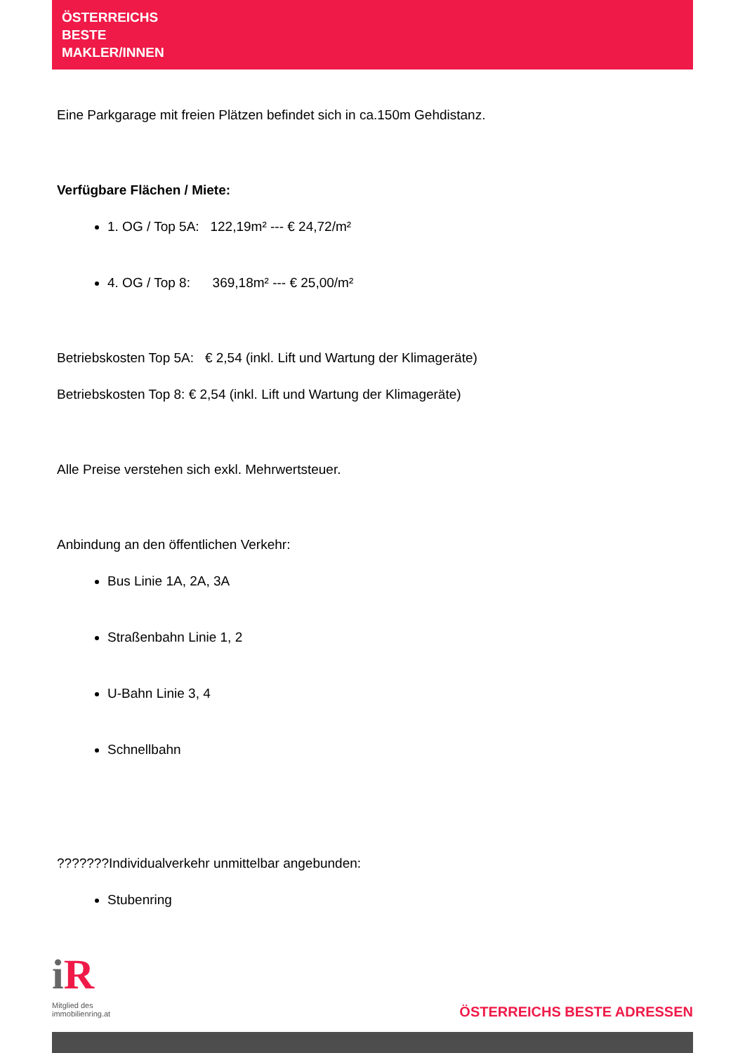ÖSTERREICHS
BESTE
MAKLER/INNEN
Eine Parkgarage mit freien Plätzen befindet sich in ca.150m Gehdistanz.
Verfügbare Flächen / Miete:
1. OG / Top 5A: 122,19m² --- € 24,72/m²
4. OG / Top 8: 369,18m² --- € 25,00/m²
Betriebskosten Top 5A: € 2,54 (inkl. Lift und Wartung der Klimageräte)
Betriebskosten Top 8: € 2,54 (inkl. Lift und Wartung der Klimageräte)
Alle Preise verstehen sich exkl. Mehrwertsteuer.
Anbindung an den öffentlichen Verkehr:
Bus Linie 1A, 2A, 3A
Straßenbahn Linie 1, 2
U-Bahn Linie 3, 4
Schnellbahn
???????Individualverkehr unmittelbar angebunden:
Stubenring
iR
Mitglied des
immobilienring.at
ÖSTERREICHS BESTE ADRESSEN